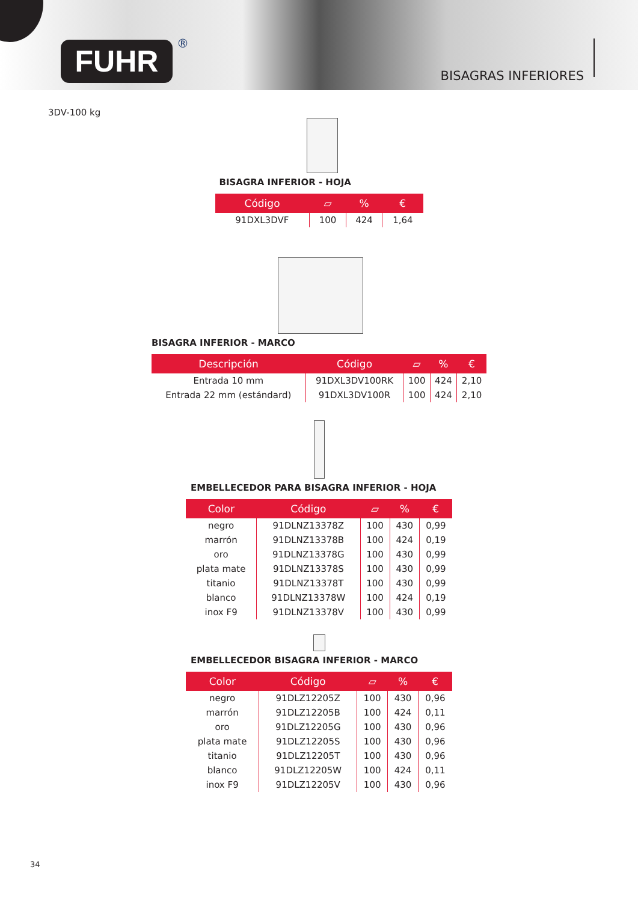FUHR ®
BISAGRAS INFERIORES
3DV-100 kg
BISAGRA INFERIOR - HOJA
| Código | ▱ | % | € |
| --- | --- | --- | --- |
| 91DXL3DVF | 100 | 424 | 1,64 |
BISAGRA INFERIOR - MARCO
| Descripción | Código | ▱ | % | € |
| --- | --- | --- | --- | --- |
| Entrada 10 mm | 91DXL3DV100RK | 100 | 424 | 2,10 |
| Entrada 22 mm (estándard) | 91DXL3DV100R | 100 | 424 | 2,10 |
EMBELLECEDOR PARA BISAGRA INFERIOR - HOJA
| Color | Código | ▱ | % | € |
| --- | --- | --- | --- | --- |
| negro | 91DLNZ13378Z | 100 | 430 | 0,99 |
| marrón | 91DLNZ13378B | 100 | 424 | 0,19 |
| oro | 91DLNZ13378G | 100 | 430 | 0,99 |
| plata mate | 91DLNZ13378S | 100 | 430 | 0,99 |
| titanio | 91DLNZ13378T | 100 | 430 | 0,99 |
| blanco | 91DLNZ13378W | 100 | 424 | 0,19 |
| inox F9 | 91DLNZ13378V | 100 | 430 | 0,99 |
EMBELLECEDOR BISAGRA INFERIOR - MARCO
| Color | Código | ▱ | % | € |
| --- | --- | --- | --- | --- |
| negro | 91DLZ12205Z | 100 | 430 | 0,96 |
| marrón | 91DLZ12205B | 100 | 424 | 0,11 |
| oro | 91DLZ12205G | 100 | 430 | 0,96 |
| plata mate | 91DLZ12205S | 100 | 430 | 0,96 |
| titanio | 91DLZ12205T | 100 | 430 | 0,96 |
| blanco | 91DLZ12205W | 100 | 424 | 0,11 |
| inox F9 | 91DLZ12205V | 100 | 430 | 0,96 |
34